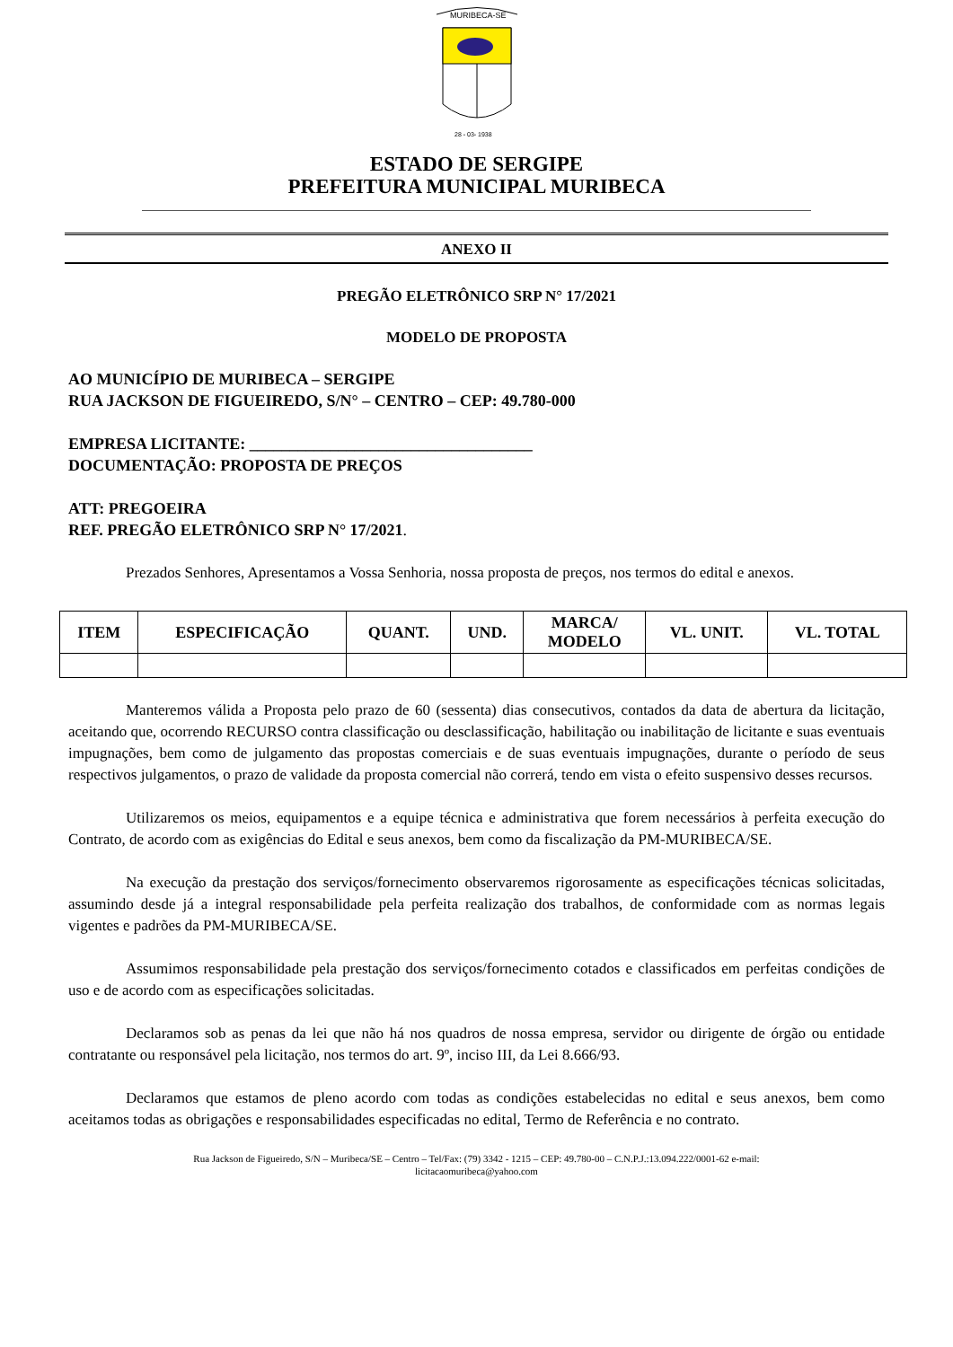MURIBECA-SE
28 - 03- 1938
ESTADO DE SERGIPE
PREFEITURA MUNICIPAL MURIBECA
ANEXO II
PREGÃO ELETRÔNICO SRP N° 17/2021
MODELO DE PROPOSTA
AO MUNICÍPIO DE MURIBECA – SERGIPE
RUA JACKSON DE FIGUEIREDO, S/N° – CENTRO – CEP: 49.780-000
EMPRESA LICITANTE: ___________________________________
DOCUMENTAÇÃO: PROPOSTA DE PREÇOS
ATT: PREGOEIRA
REF. PREGÃO ELETRÔNICO SRP N° 17/2021.
Prezados Senhores, Apresentamos a Vossa Senhoria, nossa proposta de preços, nos termos do edital e anexos.
| ITEM | ESPECIFICAÇÃO | QUANT. | UND. | MARCA/ MODELO | VL. UNIT. | VL. TOTAL |
| --- | --- | --- | --- | --- | --- | --- |
Manteremos válida a Proposta pelo prazo de 60 (sessenta) dias consecutivos, contados da data de abertura da licitação, aceitando que, ocorrendo RECURSO contra classificação ou desclassificação, habilitação ou inabilitação de licitante e suas eventuais impugnações, bem como de julgamento das propostas comerciais e de suas eventuais impugnações, durante o período de seus respectivos julgamentos, o prazo de validade da proposta comercial não correrá, tendo em vista o efeito suspensivo desses recursos.
Utilizaremos os meios, equipamentos e a equipe técnica e administrativa que forem necessários à perfeita execução do Contrato, de acordo com as exigências do Edital e seus anexos, bem como da fiscalização da PM-MURIBECA/SE.
Na execução da prestação dos serviços/fornecimento observaremos rigorosamente as especificações técnicas solicitadas, assumindo desde já a integral responsabilidade pela perfeita realização dos trabalhos, de conformidade com as normas legais vigentes e padrões da PM-MURIBECA/SE.
Assumimos responsabilidade pela prestação dos serviços/fornecimento cotados e classificados em perfeitas condições de uso e de acordo com as especificações solicitadas.
Declaramos sob as penas da lei que não há nos quadros de nossa empresa, servidor ou dirigente de órgão ou entidade contratante ou responsável pela licitação, nos termos do art. 9º, inciso III, da Lei 8.666/93.
Declaramos que estamos de pleno acordo com todas as condições estabelecidas no edital e seus anexos, bem como aceitamos todas as obrigações e responsabilidades especificadas no edital, Termo de Referência e no contrato.
Rua Jackson de Figueiredo, S/N – Muribeca/SE – Centro – Tel/Fax: (79) 3342 - 1215 – CEP: 49.780-00 – C.N.P.J.:13.094.222/0001-62 e-mail:
licitacaomuribeca@yahoo.com